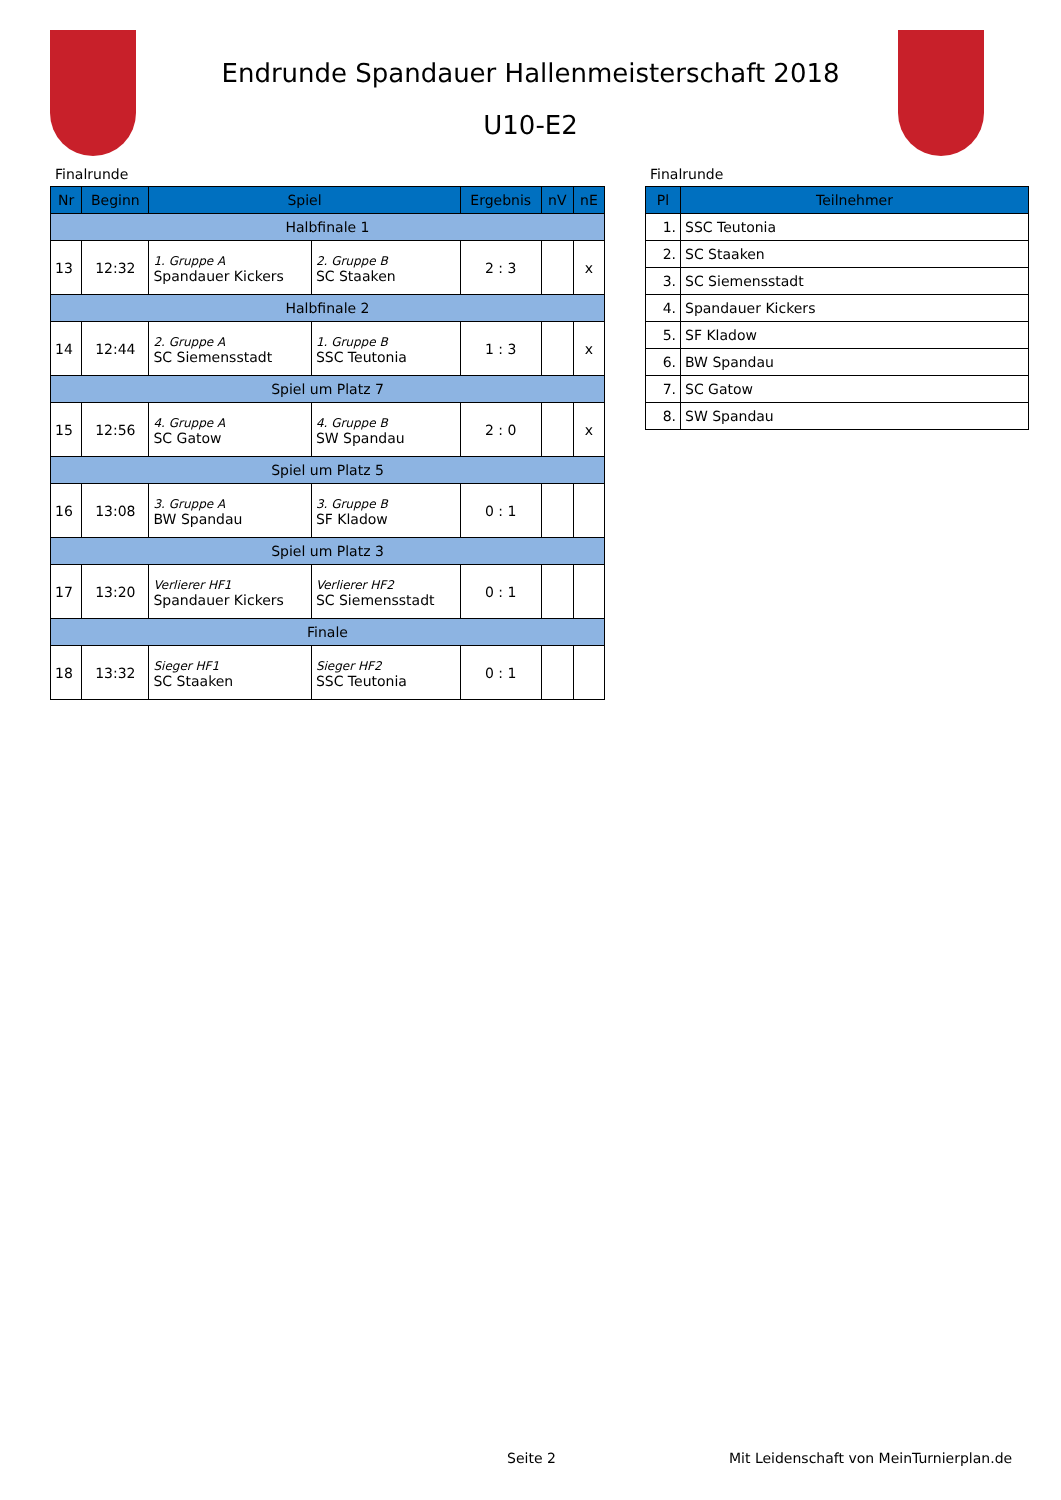Endrunde Spandauer Hallenmeisterschaft 2018
U10-E2
Finalrunde
| Nr | Beginn | Spiel | | Ergebnis | nV | nE |
| --- | --- | --- | --- | --- | --- | --- |
| Halbfinale 1 | | | | | | |
| 13 | 12:32 | 1. Gruppe A Spandauer Kickers | 2. Gruppe B SC Staaken | 2 : 3 | | x |
| Halbfinale 2 | | | | | | |
| 14 | 12:44 | 2. Gruppe A SC Siemensstadt | 1. Gruppe B SSC Teutonia | 1 : 3 | | x |
| Spiel um Platz 7 | | | | | | |
| 15 | 12:56 | 4. Gruppe A SC Gatow | 4. Gruppe B SW Spandau | 2 : 0 | | x |
| Spiel um Platz 5 | | | | | | |
| 16 | 13:08 | 3. Gruppe A BW Spandau | 3. Gruppe B SF Kladow | 0 : 1 | | |
| Spiel um Platz 3 | | | | | | |
| 17 | 13:20 | Verlierer HF1 Spandauer Kickers | Verlierer HF2 SC Siemensstadt | 0 : 1 | | |
| Finale | | | | | | |
| 18 | 13:32 | Sieger HF1 SC Staaken | Sieger HF2 SSC Teutonia | 0 : 1 | | |
Finalrunde
| Pl | Teilnehmer |
| --- | --- |
| 1. | SSC Teutonia |
| 2. | SC Staaken |
| 3. | SC Siemensstadt |
| 4. | Spandauer Kickers |
| 5. | SF Kladow |
| 6. | BW Spandau |
| 7. | SC Gatow |
| 8. | SW Spandau |
Seite 2 Mit Leidenschaft von MeinTurnierplan.de